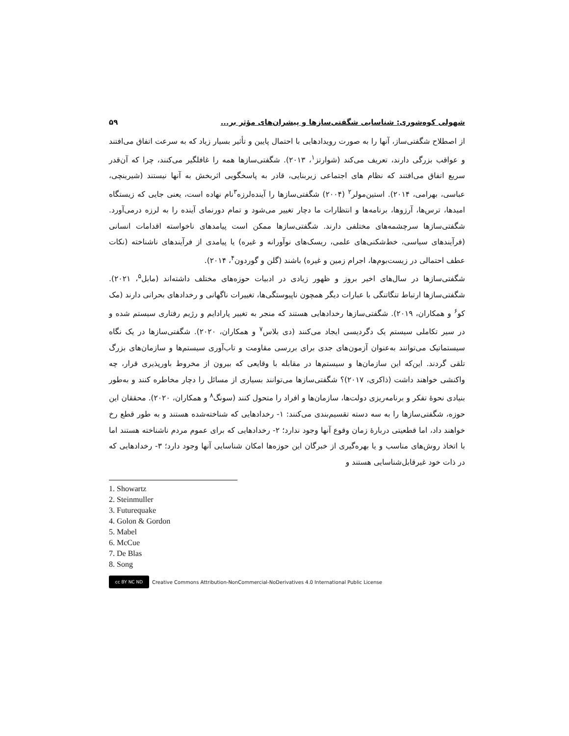شهولی کوه‌شوری: شناسایی شگفتی‌سازها و پیشران‌های مؤثر بر... ۵۹
از اصطلاح شگفتی‌ساز، آنها را به صورت رویدادهایی با احتمال پایین و تأثیر بسیار زیاد که به سرعت اتفاق می‌افتند و عواقب بزرگی دارند، تعریف می‌کند (شوارتز<sup>۱</sup>، ۲۰۱۳). شگفتی‌سازها همه را غافلگیر می‌کنند، چرا که آن‌قدر سریع اتفاق می‌افتند که نظام های اجتماعی زیربنایی، قادر به پاسخگویی اثربخش به آنها نیستند (شیرینچی، عباسی، بهرامی، ۲۰۱۴). استین‌مولر<sup>۲</sup> (۲۰۰۴) شگفتی‌سازها را آینده‌لرزه<sup>۳</sup>نام نهاده است، یعنی جایی که زیستگاه امیدها، ترس‌ها، آرزوها، برنامه‌ها و انتظارات ما دچار تغییر می‌شود و تمام دورنمای آینده را به لرزه درمی‌آورد. شگفتی‌سازها سرچشمه‌های مختلفی دارند. شگفتی‌سازها ممکن است پیامدهای ناخواسته اقدامات انسانی (فرآیندهای سیاسی، خط‌شکنی‌های علمی، ریسک‌های نوآورانه و غیره) یا پیامدی از فرآیندهای ناشناخته (نکات عطف احتمالی در زیست‌بوم‌ها، اجرام زمین و غیره) باشند (گلن و گوردون<sup>۴</sup>، ۲۰۱۴).
شگفتی‌سازها در سال‌های اخیر بروز و ظهور زیادی در ادبیات حوزه‌های مختلف داشته‌اند (مابل<sup>۵</sup>، ۲۰۲۱). شگفتی‌سازها ارتباط تنگاتنگی با عبارات دیگر همچون ناپیوستگی‌ها، تغییرات ناگهانی و رخدادهای بحرانی دارند (مک کو<sup>۶</sup> و همکاران، ۲۰۱۹). شگفتی‌سازها رخدادهایی هستند که منجر به تغییر پارادایم و رژیم رفتاری سیستم شده و در سیر تکاملی سیستم یک دگردیسی ایجاد می‌کنند (دی بلاس<sup>۷</sup> و همکاران، ۲۰۲۰). شگفتی‌سازها در یک نگاه سیستماتیک می‌توانند به‌عنوان آزمون‌های جدی برای بررسی مقاومت و تاب‌آوری سیستم‌ها و سازمان‌های بزرگ تلقی گردند. این‌که این سازمان‌ها و سیستم‌ها در مقابله با وقایعی که بیرون از مخروط باورپذیری قرار، چه واکنشی خواهند داشت (ذاکری، ۲۰۱۷)؟ شگفتی‌سازها می‌توانند بسیاری از مسائل را دچار مخاطره کنند و به‌طور بنیادی نحوۀ تفکر و برنامه‌ریزی دولت‌ها، سازمان‌ها و افراد را متحول کنند (سونگ<sup>۸</sup> و همکاران، ۲۰۲۰). محققان این حوزه، شگفتی‌سازها را به سه دسته تقسیم‌بندی می‌کنند: ۱- رخدادهایی که شناخته‌شده هستند و به طور قطع رخ خواهند داد، اما قطعیتی دربارۀ زمان وقوع آنها وجود ندارد؛ ۲- رخدادهایی که برای عموم مردم ناشناخته هستند اما با اتخاذ روش‌های مناسب و یا بهره‌گیری از خبرگان این حوزه‌ها امکان شناسایی آنها وجود دارد؛ ۳- رخدادهایی که در ذات خود غیرقابل‌شناسایی هستند و
1. Showartz
2. Steinmuller
3. Futurequake
4. Golon & Gordon
5. Mabel
6. McCue
7. De Blas
8. Song
cc BY NC ND Creative Commons Attribution-NonCommercial-NoDerivatives 4.0 International Public License